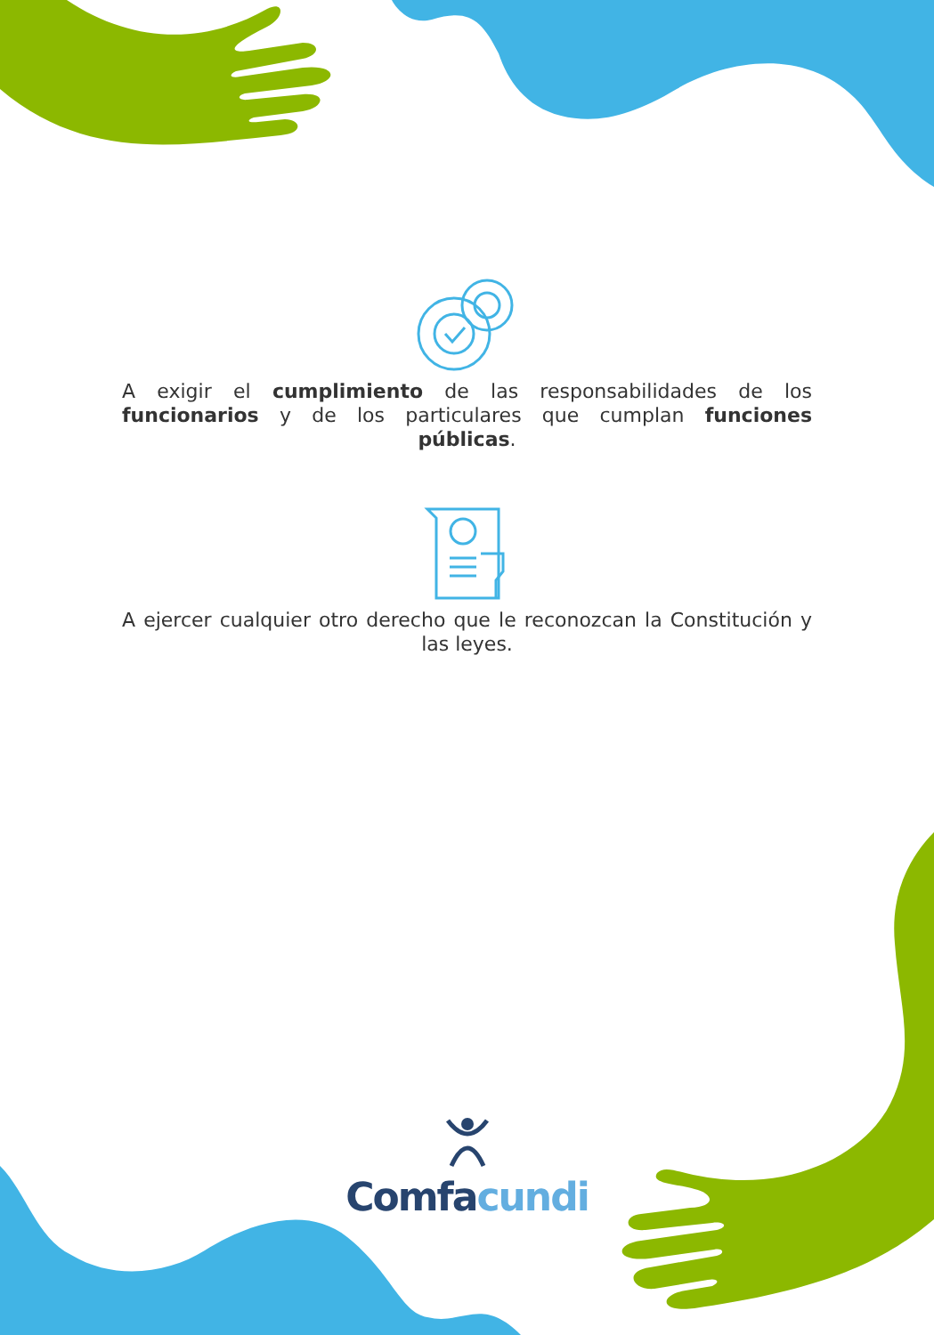A exigir el cumplimiento de las responsabilidades de los funcionarios y de los particulares que cumplan funciones públicas.
A ejercer cualquier otro derecho que le reconozcan la Constitución y las leyes.
Comfa cundi